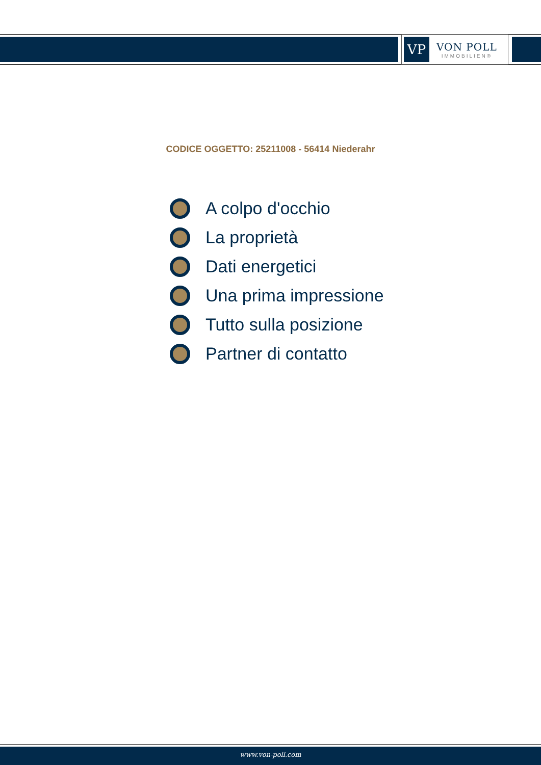VP
VON POLL
IMMOBILIEN®
CODICE OGGETTO: 25211008 - 56414 Niederahr
A colpo d'occhio
La proprietà
Dati energetici
Una prima impressione
Tutto sulla posizione
Partner di contatto
www.von-poll.com